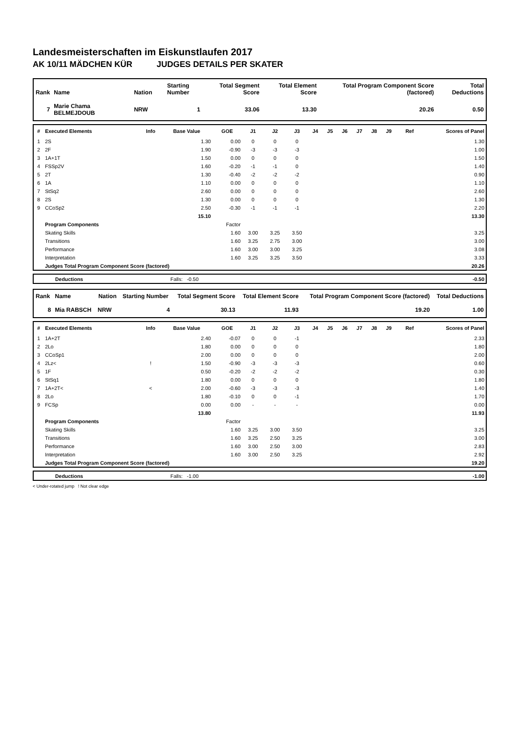Landesmeisterschaften im Eiskunstlaufen 2017
AK 10/11 MÄDCHEN KÜR JUDGES DETAILS PER SKATER
| Rank | Name | Nation | Starting Number | Total Segment Score | Total Element Score | Total Program Component Score (factored) | Total Deductions |
| --- | --- | --- | --- | --- | --- | --- | --- |
| 7 | Marie Chama BELMEJDOUB | NRW | 1 | 33.06 | 13.30 | 20.26 | 0.50 |
| # | Executed Elements | Info | Base Value | GOE | J1 | J2 | J3 | J4 | J5 | J6 | J7 | J8 | J9 | Ref | Scores of Panel |
| --- | --- | --- | --- | --- | --- | --- | --- | --- | --- | --- | --- | --- | --- | --- | --- |
| 1 | 2S | | 1.30 | 0.00 | 0 | 0 | 0 | | | | | | | | 1.30 |
| 2 | 2F | | 1.90 | -0.90 | -3 | -3 | -3 | | | | | | | | 1.00 |
| 3 | 1A+1T | | 1.50 | 0.00 | 0 | 0 | 0 | | | | | | | | 1.50 |
| 4 | FSSp2V | | 1.60 | -0.20 | -1 | -1 | 0 | | | | | | | | 1.40 |
| 5 | 2T | | 1.30 | -0.40 | -2 | -2 | -2 | | | | | | | | 0.90 |
| 6 | 1A | | 1.10 | 0.00 | 0 | 0 | 0 | | | | | | | | 1.10 |
| 7 | StSq2 | | 2.60 | 0.00 | 0 | 0 | 0 | | | | | | | | 2.60 |
| 8 | 2S | | 1.30 | 0.00 | 0 | 0 | 0 | | | | | | | | 1.30 |
| 9 | CCoSp2 | | 2.50 | -0.30 | -1 | -1 | -1 | | | | | | | | 2.20 |
| | | | 15.10 | | | | | | | | | | | | 13.30 |
| | Program Components | | | Factor | | | | | | | | | | | |
| | Skating Skills | | | 1.60 | 3.00 | 3.25 | 3.50 | | | | | | | | 3.25 |
| | Transitions | | | 1.60 | 3.25 | 2.75 | 3.00 | | | | | | | | 3.00 |
| | Performance | | | 1.60 | 3.00 | 3.00 | 3.25 | | | | | | | | 3.08 |
| | Interpretation | | | 1.60 | 3.25 | 3.25 | 3.50 | | | | | | | | 3.33 |
| | Judges Total Program Component Score (factored) | | | | | | | | | | | | | | 20.26 |
| | Deductions | Falls: -0.50 | | -0.50 |
| Rank | Name | Nation | Starting Number | Total Segment Score | Total Element Score | Total Program Component Score (factored) | Total Deductions |
| --- | --- | --- | --- | --- | --- | --- | --- |
| 8 | Mia RABSCH | NRW | 4 | 30.13 | 11.93 | 19.20 | 1.00 |
| # | Executed Elements | Info | Base Value | GOE | J1 | J2 | J3 | J4 | J5 | J6 | J7 | J8 | J9 | Ref | Scores of Panel |
| --- | --- | --- | --- | --- | --- | --- | --- | --- | --- | --- | --- | --- | --- | --- | --- |
| 1 | 1A+2T | | 2.40 | -0.07 | 0 | 0 | -1 | | | | | | | | 2.33 |
| 2 | 2Lo | | 1.80 | 0.00 | 0 | 0 | 0 | | | | | | | | 1.80 |
| 3 | CCoSp1 | | 2.00 | 0.00 | 0 | 0 | 0 | | | | | | | | 2.00 |
| 4 | 2Lz< | ! | 1.50 | -0.90 | -3 | -3 | -3 | | | | | | | | 0.60 |
| 5 | 1F | | 0.50 | -0.20 | -2 | -2 | -2 | | | | | | | | 0.30 |
| 6 | StSq1 | | 1.80 | 0.00 | 0 | 0 | 0 | | | | | | | | 1.80 |
| 7 | 1A+2T< | < | 2.00 | -0.60 | -3 | -3 | -3 | | | | | | | | 1.40 |
| 8 | 2Lo | | 1.80 | -0.10 | 0 | 0 | -1 | | | | | | | | 1.70 |
| 9 | FCSp | | 0.00 | 0.00 | - | - | - | | | | | | | | 0.00 |
| | | | 13.80 | | | | | | | | | | | | 11.93 |
| | Program Components | | | Factor | | | | | | | | | | | |
| | Skating Skills | | | 1.60 | 3.25 | 3.00 | 3.50 | | | | | | | | 3.25 |
| | Transitions | | | 1.60 | 3.25 | 2.50 | 3.25 | | | | | | | | 3.00 |
| | Performance | | | 1.60 | 3.00 | 2.50 | 3.00 | | | | | | | | 2.83 |
| | Interpretation | | | 1.60 | 3.00 | 2.50 | 3.25 | | | | | | | | 2.92 |
| | Judges Total Program Component Score (factored) | | | | | | | | | | | | | | 19.20 |
| | Deductions | Falls: -1.00 | | -1.00 |
< Under-rotated jump ! Not clear edge